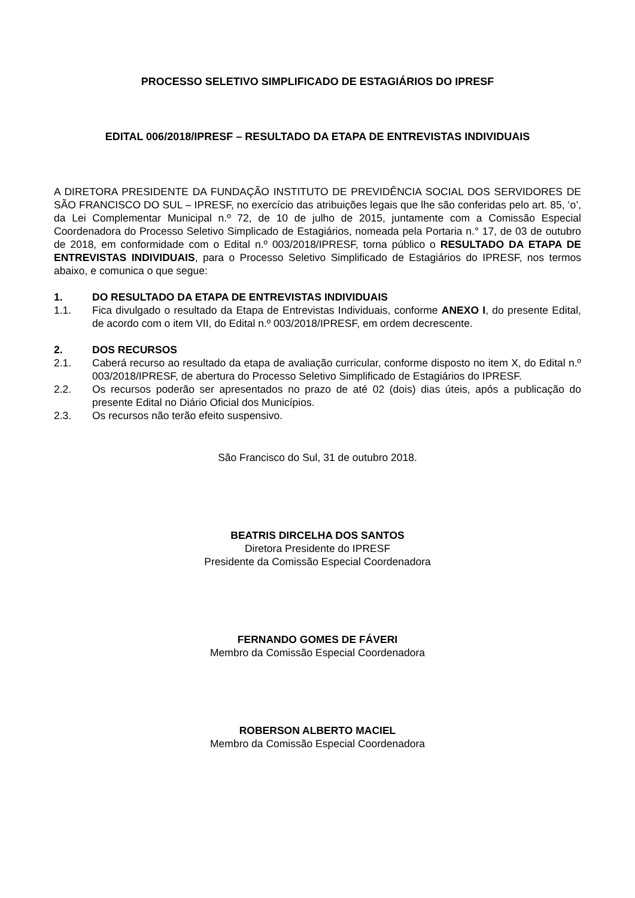PROCESSO SELETIVO SIMPLIFICADO DE ESTAGIÁRIOS DO IPRESF
EDITAL 006/2018/IPRESF – RESULTADO DA ETAPA DE ENTREVISTAS INDIVIDUAIS
A DIRETORA PRESIDENTE DA FUNDAÇÃO INSTITUTO DE PREVIDÊNCIA SOCIAL DOS SERVIDORES DE SÃO FRANCISCO DO SUL – IPRESF, no exercício das atribuições legais que lhe são conferidas pelo art. 85, ‘o’, da Lei Complementar Municipal n.º 72, de 10 de julho de 2015, juntamente com a Comissão Especial Coordenadora do Processo Seletivo Simplicado de Estagiários, nomeada pela Portaria n.° 17, de 03 de outubro de 2018, em conformidade com o Edital n.º 003/2018/IPRESF, torna público o RESULTADO DA ETAPA DE ENTREVISTAS INDIVIDUAIS, para o Processo Seletivo Simplificado de Estagiários do IPRESF, nos termos abaixo, e comunica o que segue:
1. DO RESULTADO DA ETAPA DE ENTREVISTAS INDIVIDUAIS
1.1. Fica divulgado o resultado da Etapa de Entrevistas Individuais, conforme ANEXO I, do presente Edital, de acordo com o item VII, do Edital n.º 003/2018/IPRESF, em ordem decrescente.
2. DOS RECURSOS
2.1. Caberá recurso ao resultado da etapa de avaliação curricular, conforme disposto no item X, do Edital n.º 003/2018/IPRESF, de abertura do Processo Seletivo Simplificado de Estagiários do IPRESF.
2.2. Os recursos poderão ser apresentados no prazo de até 02 (dois) dias úteis, após a publicação do presente Edital no Diário Oficial dos Municípios.
2.3. Os recursos não terão efeito suspensivo.
São Francisco do Sul, 31 de outubro 2018.
BEATRIS DIRCELHA DOS SANTOS
Diretora Presidente do IPRESF
Presidente da Comissão Especial Coordenadora
FERNANDO GOMES DE FÁVERI
Membro da Comissão Especial Coordenadora
ROBERSON ALBERTO MACIEL
Membro da Comissão Especial Coordenadora